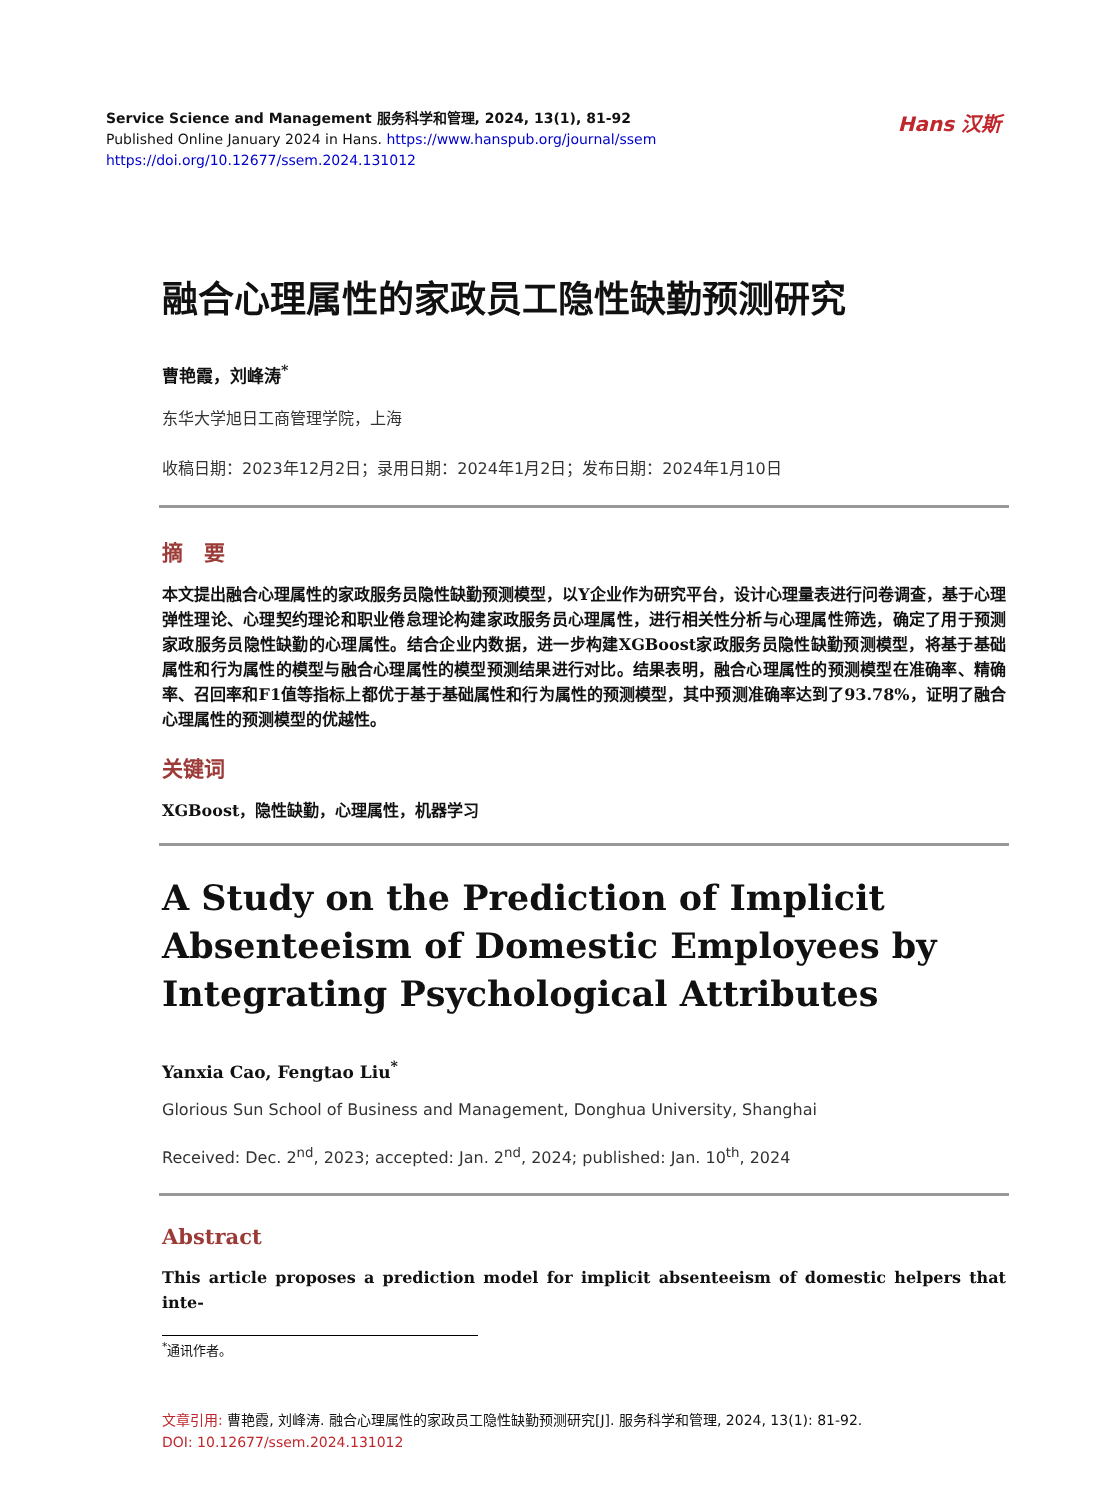Service Science and Management 服务科学和管理, 2024, 13(1), 81-92
Published Online January 2024 in Hans. https://www.hanspub.org/journal/ssem
https://doi.org/10.12677/ssem.2024.131012
Hans 汉斯
融合心理属性的家政员工隐性缺勤预测研究
曹艳霞，刘峰涛<sup>*</sup>
东华大学旭日工商管理学院，上海
收稿日期：2023年12月2日；录用日期：2024年1月2日；发布日期：2024年1月10日
摘　要
本文提出融合心理属性的家政服务员隐性缺勤预测模型，以Y企业作为研究平台，设计心理量表进行问卷调查，基于心理弹性理论、心理契约理论和职业倦怠理论构建家政服务员心理属性，进行相关性分析与心理属性筛选，确定了用于预测家政服务员隐性缺勤的心理属性。结合企业内数据，进一步构建XGBoost家政服务员隐性缺勤预测模型，将基于基础属性和行为属性的模型与融合心理属性的模型预测结果进行对比。结果表明，融合心理属性的预测模型在准确率、精确率、召回率和F1值等指标上都优于基于基础属性和行为属性的预测模型，其中预测准确率达到了93.78%，证明了融合心理属性的预测模型的优越性。
关键词
XGBoost，隐性缺勤，心理属性，机器学习
A Study on the Prediction of Implicit Absenteeism of Domestic Employees by Integrating Psychological Attributes
Yanxia Cao, Fengtao Liu<sup>*</sup>
Glorious Sun School of Business and Management, Donghua University, Shanghai
Received: Dec. 2<sup>nd</sup>, 2023; accepted: Jan. 2<sup>nd</sup>, 2024; published: Jan. 10<sup>th</sup>, 2024
Abstract
This article proposes a prediction model for implicit absenteeism of domestic helpers that inte-
<sup>*</sup> 通讯作者。
文章引用: 曹艳霞, 刘峰涛. 融合心理属性的家政员工隐性缺勤预测研究[J]. 服务科学和管理, 2024, 13(1): 81-92.
DOI: 10.12677/ssem.2024.131012